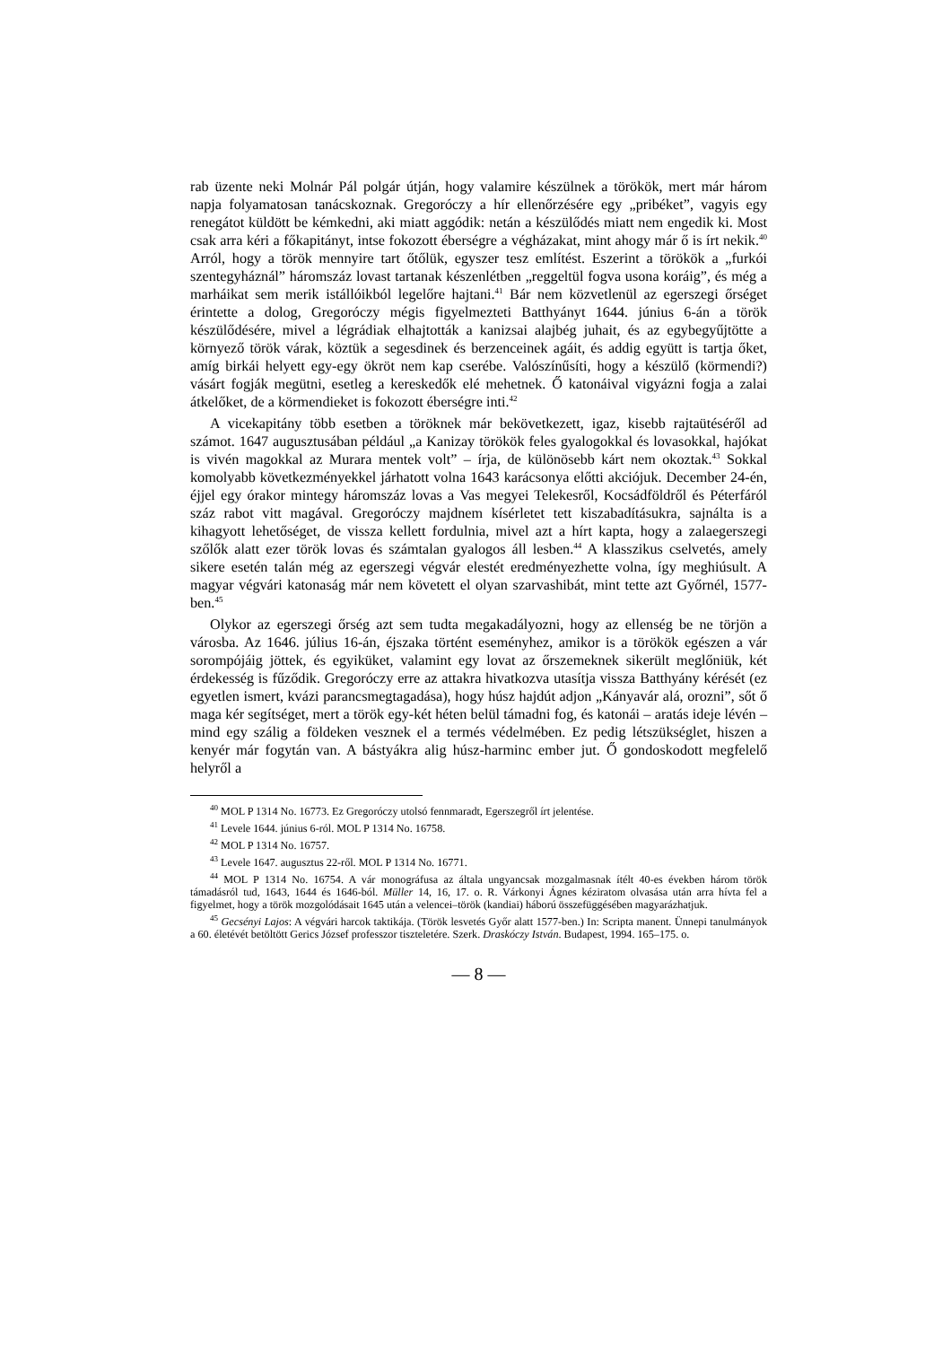rab üzente neki Molnár Pál polgár útján, hogy valamire készülnek a törökök, mert már három napja folyamatosan tanácskoznak. Gregoróczy a hír ellenőrzésére egy „pribéket”, vagyis egy renegátot küldött be kémkedni, aki miatt aggódik: netán a készülődés miatt nem engedik ki. Most csak arra kéri a főkapitányt, intse fokozott éberségre a végházakat, mint ahogy már ő is írt nekik.<sup>40</sup> Arról, hogy a török mennyire tart őtőlük, egyszer tesz említést. Eszerint a törökök a „furkói szentegyháznál” háromszáz lovast tartanak készenlétben „reggeltül fogva usona koráig”, és még a marháikat sem merik istállóikból legelőre hajtani.<sup>41</sup> Bár nem közvetlenül az egerszegi őrséget érintette a dolog, Gregoróczy mégis figyelmezteti Batthyányt 1644. június 6-án a török készülődésére, mivel a légrádiak elhajtották a kanizsai alajbég juhait, és az egybegyűjtötte a környező török várak, köztük a segesdinek és berzenceinek agáit, és addig együtt is tartja őket, amíg birkái helyett egy-egy ökröt nem kap cserébe. Valószínűsíti, hogy a készülő (körmendi?) vásárt fogják megütni, esetleg a kereskedők elé mehetnek. Ő katonáival vigyázni fogja a zalai átkelőket, de a körmendieket is fokozott éberségre inti.<sup>42</sup>
A vicekapitány több esetben a töröknek már bekövetkezett, igaz, kisebb rajtaütéséről ad számot. 1647 augusztusában például „a Kanizay törökök feles gyalogokkal és lovasokkal, hajókat is vivén magokkal az Murara mentek volt” – írja, de különösebb kárt nem okoztak.<sup>43</sup> Sokkal komolyabb következményekkel járhatott volna 1643 karácsonya előtti akciójuk. December 24-én, éjjel egy órakor mintegy háromszáz lovas a Vas megyei Telekesről, Kocsádföldről és Péterfáról száz rabot vitt magával. Gregoróczy majdnem kísérletet tett kiszabadításukra, sajnálta is a kihagyott lehetőséget, de vissza kellett fordulnia, mivel azt a hírt kapta, hogy a zalaegerszegi szőlők alatt ezer török lovas és számtalan gyalogos áll lesben.<sup>44</sup> A klasszikus cselvetés, amely sikere esetén talán még az egerszegi végvár elestét eredményezhette volna, így meghiúsult. A magyar végvári katonaság már nem követett el olyan szarvashibát, mint tette azt Győrnél, 1577-ben.<sup>45</sup>
Olykor az egerszegi őrség azt sem tudta megakadályozni, hogy az ellenség be ne törjön a városba. Az 1646. július 16-án, éjszaka történt eseményhez, amikor is a törökök egészen a vár sorompójáig jöttek, és egyiküket, valamint egy lovat az őrszemeknek sikerült meglőniük, két érdekesség is fűződik. Gregoróczy erre az attakra hivatkozva utasítja vissza Batthyány kérését (ez egyetlen ismert, kvázi parancsmegtagadása), hogy húsz hajdút adjon „Kányavár alá, orozni”, sőt ő maga kér segítséget, mert a török egy-két héten belül támadni fog, és katonái – aratás ideje lévén – mind egy szálig a földeken vesznek el a termés védelmében. Ez pedig létszükséglet, hiszen a kenyér már fogytán van. A bástyákra alig húsz-harminc ember jut. Ő gondoskodott megfelelő helyről a
<sup>40</sup> MOL P 1314 No. 16773. Ez Gregoróczy utolsó fennmaradt, Egerszegről írt jelentése.
<sup>41</sup> Levele 1644. június 6-ról. MOL P 1314 No. 16758.
<sup>42</sup> MOL P 1314 No. 16757.
<sup>43</sup> Levele 1647. augusztus 22-ről. MOL P 1314 No. 16771.
<sup>44</sup> MOL P 1314 No. 16754. A vár monográfusa az általa ungyancsak mozgalmasnak ítélt 40-es években három török támadásról tud, 1643, 1644 és 1646-ból. Müller 14, 16, 17. o. R. Várkonyi Ágnes kéziratom olvasása után arra hívta fel a figyelmet, hogy a török mozgolódásait 1645 után a velencei–török (kandiai) háború összefüggésében magyarázhatjuk.
<sup>45</sup> Gecsényi Lajos: A végvári harcok taktikája. (Török lesvetés Győr alatt 1577-ben.) In: Scripta manent. Ünnepi tanulmányok a 60. életévét betöltött Gerics József professzor tiszteletére. Szerk. Draskóczy István. Budapest, 1994. 165–175. o.
— 8 —